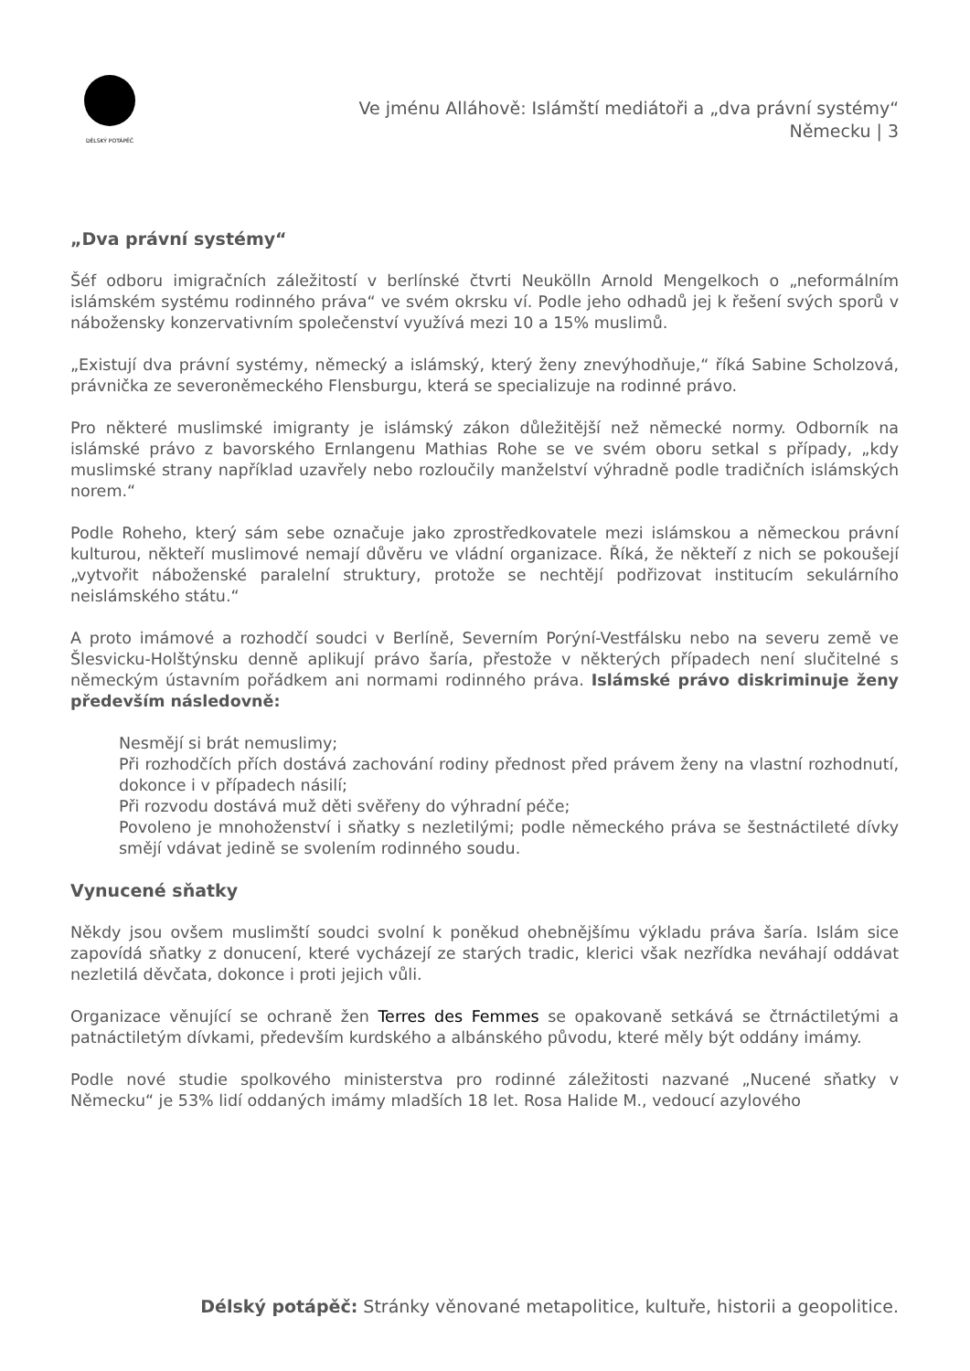DÉLSKÝ POTÁPĚČ
Ve jménu Alláhově: Islámští mediátoři a „dva právní systémy“
Německu | 3
„Dva právní systémy“
Šéf odboru imigračních záležitostí v berlínské čtvrti Neukölln Arnold Mengelkoch o „neformálním islámském systému rodinného práva“ ve svém okrsku ví. Podle jeho odhadů jej k řešení svých sporů v nábožensky konzervativním společenství využívá mezi 10 a 15% muslimů.
„Existují dva právní systémy, německý a islámský, který ženy znevýhodňuje,“ říká Sabine Scholzová, právnička ze severoněmeckého Flensburgu, která se specializuje na rodinné právo.
Pro některé muslimské imigranty je islámský zákon důležitější než německé normy. Odborník na islámské právo z bavorského Ernlangenu Mathias Rohe se ve svém oboru setkal s případy, „kdy muslimské strany například uzavřely nebo rozloučily manželství výhradně podle tradičních islámských norem.“
Podle Roheho, který sám sebe označuje jako zprostředkovatele mezi islámskou a německou právní kulturou, někteří muslimové nemají důvěru ve vládní organizace. Říká, že někteří z nich se pokoušejí „vytvořit náboženské paralelní struktury, protože se nechtějí podřizovat institucím sekulárního neislámského státu.“
A proto imámové a rozhodčí soudci v Berlíně, Severním Porýní-Vestfálsku nebo na severu země ve Šlesvicku-Holštýnsku denně aplikují právo šaría, přestože v některých případech není slučitelné s německým ústavním pořádkem ani normami rodinného práva. Islámské právo diskriminuje ženy především následovně:
Nesmějí si brát nemuslimy;
Při rozhodčích přích dostává zachování rodiny přednost před právem ženy na vlastní rozhodnutí, dokonce i v případech násilí;
Při rozvodu dostává muž děti svěřeny do výhradní péče;
Povoleno je mnohoženství i sňatky s nezletilými; podle německého práva se šestnáctileté dívky smějí vdávat jedině se svolením rodinného soudu.
Vynucené sňatky
Někdy jsou ovšem muslimští soudci svolní k poněkud ohebnějšímu výkladu práva šaría. Islám sice zapovídá sňatky z donucení, které vycházejí ze starých tradic, klerici však nezřídka neváhají oddávat nezletilá děvčata, dokonce i proti jejich vůli.
Organizace věnující se ochraně žen Terres des Femmes se opakovaně setkává se čtrnáctiletými a patnáctiletým dívkami, především kurdského a albánského původu, které měly být oddány imámy.
Podle nové studie spolkového ministerstva pro rodinné záležitosti nazvané „Nucené sňatky v Německu“ je 53% lidí oddaných imámy mladších 18 let. Rosa Halide M., vedoucí azylového
Délský potápěč: Stránky věnované metapolitice, kultuře, historii a geopolitice.